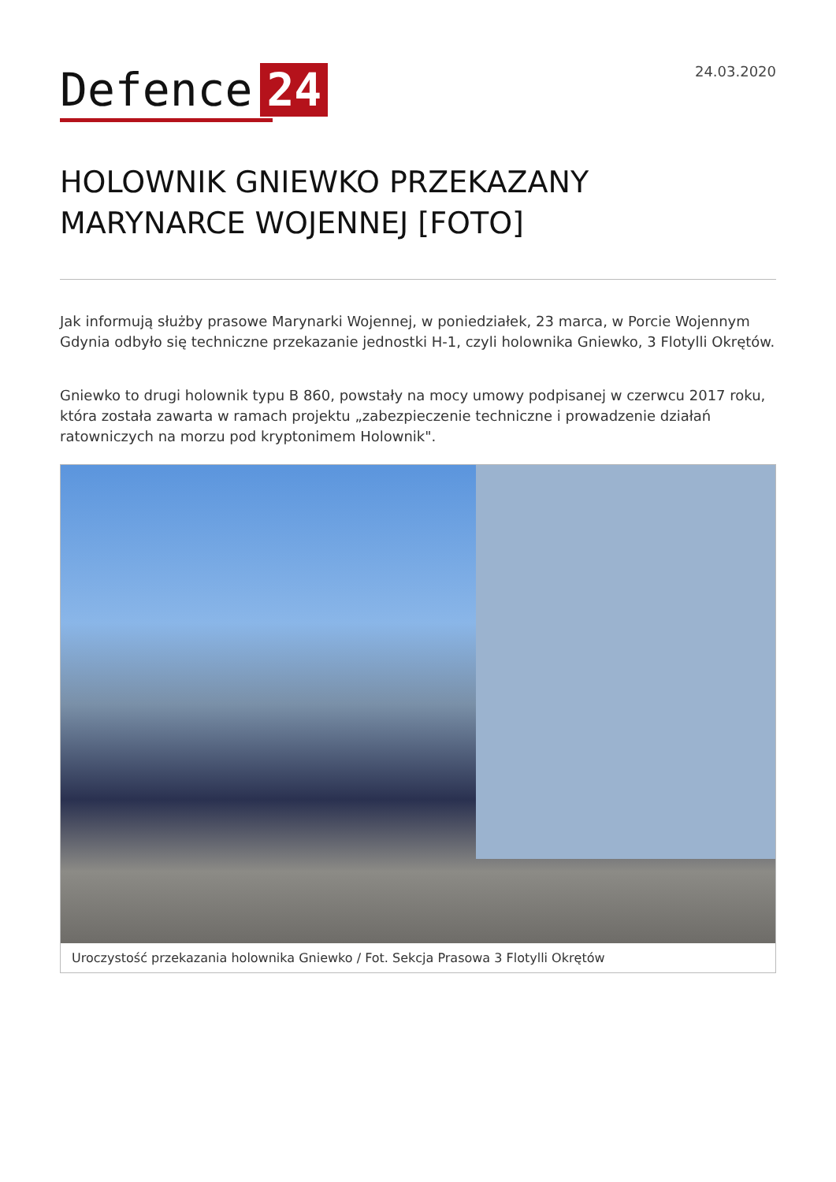Defence 24
24.03.2020
HOLOWNIK GNIEWKO PRZEKAZANY MARYNARCE WOJENNEJ [FOTO]
Jak informują służby prasowe Marynarki Wojennej, w poniedziałek, 23 marca, w Porcie Wojennym Gdynia odbyło się techniczne przekazanie jednostki H-1, czyli holownika Gniewko, 3 Flotylli Okrętów.
Gniewko to drugi holownik typu B 860, powstały na mocy umowy podpisanej w czerwcu 2017 roku, która została zawarta w ramach projektu „zabezpieczenie techniczne i prowadzenie działań ratowniczych na morzu pod kryptonimem Holownik".
Uroczystość przekazania holownika Gniewko / Fot. Sekcja Prasowa 3 Flotylli Okrętów